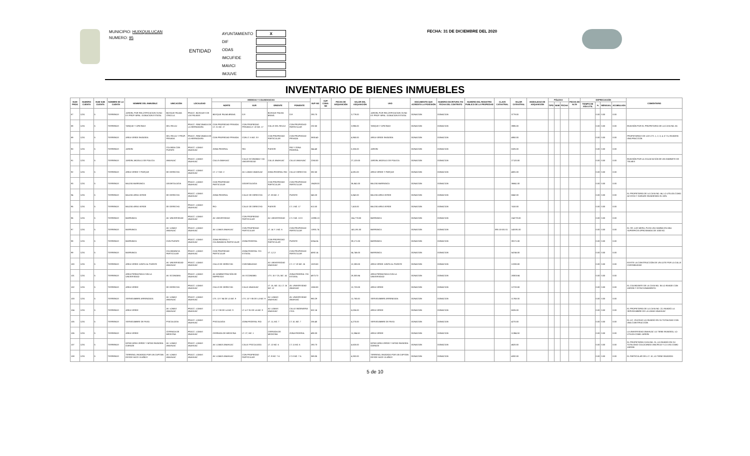MUNICIPIO: HUIXQUILUCAN
NUMERO: 95
ENTIDAD
| AYUNTAMIENTO | X |
| DIF | |
| ODAS | |
| IMCUFIDE | |
| MAVICI | |
| IMJUVE | |
FECHA: 31 DE DICIEMBRE DEL 2020
INVENTARIO DE BIENES INMUEBLES
| NUM PROG | NUMERO CUENTA | NUM SUB CUENTA | NOMBRE DE LA CUENTA | NOMBRE DEL INMUEBLE | UBICACIÓN | LOCALIDAD | MEDIDAS Y COLINDANCIAS | | | | SUP. M2 | SUP. CONS. M2 | FECHA DE ADQUISICIÓN | VALOR DEL ADQUISICIÓN | USO | DOCUMENTO QUE ACREDITA LA POSESIÓN | NUMERO ESCRITURA Y/O FECHA DEL CONTRATO | NUMERO DEL REGISTRO PUBLICO DE LA PROPIEDAD | CLAVE CATASTRAL | VALOR CATASTRAL | MODALIDAD DE ADQUISICIÓN | PÓLIZAS | | | FECHA DE ALTA | DEPRECIACIÓN | | | | COMENTARIO |
| --- | --- | --- | --- | --- | --- | --- | --- | --- | --- | --- | --- | --- | --- | --- | --- | --- | --- | --- | --- | --- | --- | --- | --- | --- | --- | --- | --- | --- | --- | --- |
| | | | | | | | NORTE | SUR | ORIENTE | PONIENTE | | | | | | | | | | | | TIPO | NUM | FECHA | | TIEMPO DE VIDA UTIL | % | MENSUAL | ACUMULADA | |
| 87 | 1231 | 5 | TERRENOS | JARDIN, POR RELOTIFICACION YA NO ES PROP. MPAL. DONACION ESTATAL | BOSQUE PALMA CRIOLLA | FRACC. BOSQUES DE LAS PALMAS | BOSQUE PALMA BRAVA | D.F. | BOSQUE PALMA BRAVA | D.F. | 290.70 | | | 3,779.00 | JARDIN, POR RELOTIFICACION YA NO ES PROP. MPAL. DONACION ESTATAL | DONACION | DONACION | | | 3779.00 | | | | | | | 0.00 | 0.00 | 0.00 | |
| 88 | 1231 | 5 | TERRENOS | TANQUE Y OFICINAS | DEL RELOJ | FRACC. RINCONADA DE LA HERRADURA | CON PROPIEDAD PRIVADA LT. 21 MZ. 17 | CON PROPIEDAD PRIVADA LT. 22 MZ. 17 | CALLE DEL RELOJ | CON PROPIEDAD PARTICULAR | 232.50 | | | 3,985.00 | TANQUE Y OFICINAS | DONACION | DONACION | | | 3985.00 | | | | | | | 0.00 | 0.00 | 0.00 | INVASIÓN POR EL PROPIETARIO DE LA CASA NO. 65 |
| 89 | 1231 | 5 | TERRENOS | AREA VERDE INVADIDA | DEL RELOJ Y PROP. PRIVADA | FRACC. RINCONADA DE LA HERRADURA | CON PROPIEDAD PRIVADA | CON LT. 6 MZ. XV | CON PROPIEDAD PARTICULAR | CON PROPIEDAD PRIVADA | 3800.40 | | | 4,950.00 | AREA VERDE INVADIDA | DONACION | DONACION | | | 4950.00 | | | | | | | 0.00 | 0.00 | 0.00 | PROPIETARIOS DE LOS LTS. 1, 2, 3, 4, 5 Y 6, INVADEN UNA FRACCIÓN |
| 90 | 1231 | 5 | TERRENOS | JARDIN | COLINDA CON PUENTE | FRACC. LOMAS ANAHUAC | ZONA FEDERAL | RIO | PUENTE | RIO Y ZONA FEDERAL | 344.40 | | | 5,325.00 | JARDIN | DONACION | DONACION | | | 5325.00 | | | | | | | 0.00 | 0.00 | 0.00 | |
| 91 | 1231 | 5 | TERRENOS | JARDIN, MODULO DE POLICIA | ANAHUAC | FRACC. LOMAS ANAHUAC | CALLE ANAHUAC | CALLE ECONOMIA Y AV. UNIVERSIDAD | CALLE ANAHUAC | CALLE ANAHUAC | 2260.00 | | | 27,120.00 | JARDIN, MODULO DE POLICIA | DONACION | DONACION | | | 27120.00 | | | | | | | 0.00 | 0.00 | 0.00 | INVASIÓN POR LA COLOCACIÓN DE UN GABINETE DE TELMEX |
| 92 | 1231 | 5 | TERRENOS | AREA VERDE Y PARQUE | DE DERECHO | FRACC. LOMAS ANAHUAC | LT. 1 Y MZ. 2 | AV. LOMAS ANAHUAC | ZONA FEDERAL RIO | CALLE DERECHO | 382.50 | | | 4,591.00 | AREA VERDE Y PARQUE | DONACION | DONACION | | | 4591.00 | | | | | | | 0.00 | 0.00 | 0.00 | |
| 93 | 1231 | 5 | TERRENOS | BALDIO BARRANCA | ODONTOLOGIA | FRACC. LOMAS ANAHUAC | CON PROPIEDAD PARTICULAR | ODONTOLOGIA | CON PROPIEDAD PARTICULAR | CON PROPIEDAD PARTICULAR | 18428.00 | | | 36,841.00 | BALDIO BARRANCA | DONACION | DONACION | | | 36841.00 | | | | | | | 0.00 | 0.00 | 0.00 | |
| 94 | 1231 | 5 | TERRENOS | BALDIO AREA VERDE | DE DERECHO | FRACC. LOMAS ANAHUAC | ZONA FEDERAL | CALLE DE DERECHO | LT. 33 MZ. 2 | PUENTE | 540.20 | | | 6,842.00 | BALDIO AREA VERDE | DONACION | DONACION | | | 6842.00 | | | | | | | 0.00 | 0.00 | 0.00 | EL PROPIETARIO DE LA CASA NO. 66, LO UTILIZA COMO ACCESO Y GARAGE INVADIENDO EL 50% |
| 95 | 1231 | 5 | TERRENOS | BALDIO AREA VERDE | DE DERECHO | FRACC. LOMAS ANAHUAC | RIO | CALLE DE DERECHO | PUENTE | LT. 1 MZ. 17 | 611.50 | | | 7,410.00 | BALDIO AREA VERDE | DONACION | DONACION | | | 7410.00 | | | | | | | 0.00 | 0.00 | 0.00 | |
| 96 | 1231 | 5 | TERRENOS | BARRANCA | AV. UNIVERSIDAD | FRACC. LOMAS ANAHUAC | AV. UNIVERSIDAD | CON PROPIEDAD PARTICULAR | AV. UNIVERSIDAD | LT. 2 MZ. 13 H | 12890.13 | | | 154,778.00 | BARRANCA | DONACION | DONACION | | | 154778.00 | | | | | | | 0.00 | 0.00 | 0.00 | |
| 97 | 1231 | 5 | TERRENOS | BARRANCA | AV. LOMAS ANAHUAC | FRACC. LOMAS ANAHUAC | AV. LOMAS ANAHUAC | CON PROPIEDAD PARTICULAR | LT. 14 Y 1 MZ. 6 | CON PROPIEDAD PARTICULAR | 11931.74 | | | 143,191.00 | BARRANCA | DONACION | DONACION | | 095 10 631 01 | 143191.00 | | | | | | | 0.00 | 0.00 | 0.00 | EL SR. LUIS MERA, PUSO UN CAMINO EN UNA SUPERFICIE APROXIMADA DE 1000 M2. |
| 98 | 1231 | 5 | TERRENOS | BARRANCA | CON PUENTE | FRACC. LOMAS ANAHUAC | ZONA FEDERAL Y COLINDANCIA PARTICULAR | ZONA FEDERAL | CON PROPIEDAD PARTICULAR | PUENTE | 5264.24 | | | 39,171.00 | BARRANCA | DONACION | DONACION | | | 39171.00 | | | | | | | 0.00 | 0.00 | 0.00 | |
| 99 | 1231 | 5 | TERRENOS | BARRANCA | COLINDANCIA PARTICULAR | FRACC. LOMAS ANAHUAC | CON PROPIEDAD PARTICULAR | ZONA FEDERAL Y/O ESTATAL | LT. 1,2,3 | CON PROPIEDAD PARTICULAR | 4592.14 | | | 54,746.00 | BARRANCA | DONACION | DONACION | | | 54746.00 | | | | | | | 0.00 | 0.00 | 0.00 | |
| 100 | 1231 | 5 | TERRENOS | AREA VERDE JUNTO AL PUENTE | AV. UNIVERSIDAD ANAHUAC | FRACC. LOMAS ANAHUAC | CALLE DE DERECHO | CONTABILIDAD | AV. UNIVERSIDAD ANAHUAC | LT. 1 Y 19 MZ. 16 | 1023.50 | | | 12,280.00 | AREA VERDE JUNTO AL PUENTE | DONACION | DONACION | | | 12280.00 | | | | | | | 0.00 | 0.00 | 0.00 | EXISTE LA CONSTRUCCIÓN DE UN LOTE POR LA CALLE CONTABILIDAD |
| 101 | 1231 | 5 | TERRENOS | AREA PERMUTADA CON LA UNIVERSIDAD | AV. ECONOMIA | FRACC. LOMAS ANAHUAC | AV. ADMINISTRACIÓN DE EMPRESAS | AV. ECONOMIA | LTS. 15 Y 25, MZ. 14 | ZONA FEDERAL Y/O ESTATAL | 4873.70 | | | 28,303.84 | AREA PERMUTADA CON LA UNIVERSIDAD | DONACION | DONACION | | | 28303.84 | | | | | | | 0.00 | 0.00 | 0.00 | |
| 102 | 1231 | 5 | TERRENOS | AREA VERDE | DE DERECHO | FRACC. LOMAS ANAHUAC | CALLE DE DERECHO | CALLE ANAHUAC | LT. 15, MZ. 10, LT. 16 MZ. 12 | AV. UNIVERSIDAD ANAHUAC | 1060.00 | | | 12,720.00 | AREA VERDE | DONACION | DONACION | | | 12720.00 | | | | | | | 0.00 | 0.00 | 0.00 | EL COLINDANTE DE LA CASA NO. 36 LO INVADE CON JARDIN Y ESTACIONAMIENTO |
| 103 | 1231 | 5 | TERRENOS | SERVIDUMBRE ARRENDADA | AV. LOMAS ANAHUAC | FRACC. LOMAS ANAHUAC | LTS. 13 Y 84 DE LA MZ. 9 | LTS. 10 Y 85 DE LA MZ. 9 | AV. LOMAS ANAHUAC | AV. UNIVERSIDAD ANAHUAC | 980.29 | | | 11,763.00 | SERVIDUMBRE ARRENDADA | DONACION | DONACION | | | 11763.00 | | | | | | | 0.00 | 0.00 | 0.00 | |
| 104 | 1231 | 5 | TERRENOS | AREA VERDE | AV. LOMAS ANAHUAC | FRACC. LOMAS ANAHUAC | LT. 5 Y 90 DE LA MZ. 9 | LT. 4 Y 91 DE LA MZ. 9 | AV. LOMAS ANAHUAC | CALLE INGENIERIA CIVIL | 502.16 | | | 6,026.00 | AREA VERDE | DONACION | DONACION | | | 6026.00 | | | | | | | 0.00 | 0.00 | 0.00 | EL PROPIETARIO DE LA CASA NO. 22, INVADIÓ LA SERVIDUMBRE DE LA LOMAS ANAHUAC |
| 105 | 1231 | 5 | TERRENOS | SERVIDUMBRE DE PASO | PSICOLOGIA | FRACC. LOMAS ANAHUAC | PSICOLOGIA | ZONA FEDERAL RIO | LT. 11, MZ. 7 | LT. 10, MZ. 7 | 256.40 | | | 4,270.00 | SERVIDUMBRE DE PASO | DONACION | DONACION | | | 4270.00 | | | | | | | 0.00 | 0.00 | 0.00 | EL LIC. IGLESIAS LO INVADIÓ EN SU TOTALIDAD CON UNA CONSTRUCCIÓN |
| 106 | 1231 | 5 | TERRENOS | AREA VERDE | CERRADA DE MEDICINA | FRACC. LOMAS ANAHUAC | CERRADA DE MEDICINA | LT. 27, MZ. 1 | CERRADA DE MEDICINA | ZONA FEDERAL | 498.33 | | | 11,384.50 | AREA VERDE | DONACION | DONACION | | | 11384.50 | | | | | | | 0.00 | 0.00 | 0.00 | LA UNIVERSIDAD ANAHUAC LO TIENE INVADIDO, LO UTILIZA COMO JARDIN |
| 107 | 1231 | 5 | TERRENOS | MITAD AREA VERDE Y MITAD INVADIDA GARAGE | AV. LOMAS ANAHUAC | FRACC. LOMAS ANAHUAC | AV. LOMAS ANAHUAC | CALLE PSICOLOGIA | LT. 12 MZ. 6 | LT. 11 MZ. 6 | 280.73 | | | 4,620.00 | MITAD AREA VERDE Y MITAD INVADIDA GARAGE | DONACION | DONACION | | | 4620.00 | | | | | | | 0.00 | 0.00 | 0.00 | EL PROPIETARIO CASA NO. 31, LO INVADIÓ EN SU TOTALIDAD COLOCANDO UNA REJA Y LO USA COMO JARDIN |
| 108 | 1231 | 5 | TERRENOS | TERRENO, INVADIDO POR UN CAPITAN DESDE HACE 15 AÑOS | AV. LOMAS ANAHUAC | FRACC. LOMAS ANAHUAC | AV. LOMAS ANAHUAC | CON PROPIEDAD PARTICULAR | LT. 9 MZ. 7-A | LT. 8 MZ. 7-A | 369.35 | | | 4,332.00 | TERRENO, INVADIDO POR UN CAPITAN DESDE HACE 15 AÑOS | DONACION | DONACION | | | 4332.00 | | | | | | | 0.00 | 0.00 | 0.00 | EL PARTICULAR DEL LT. 10, LO TIENE INVADIDO |
5 de 10